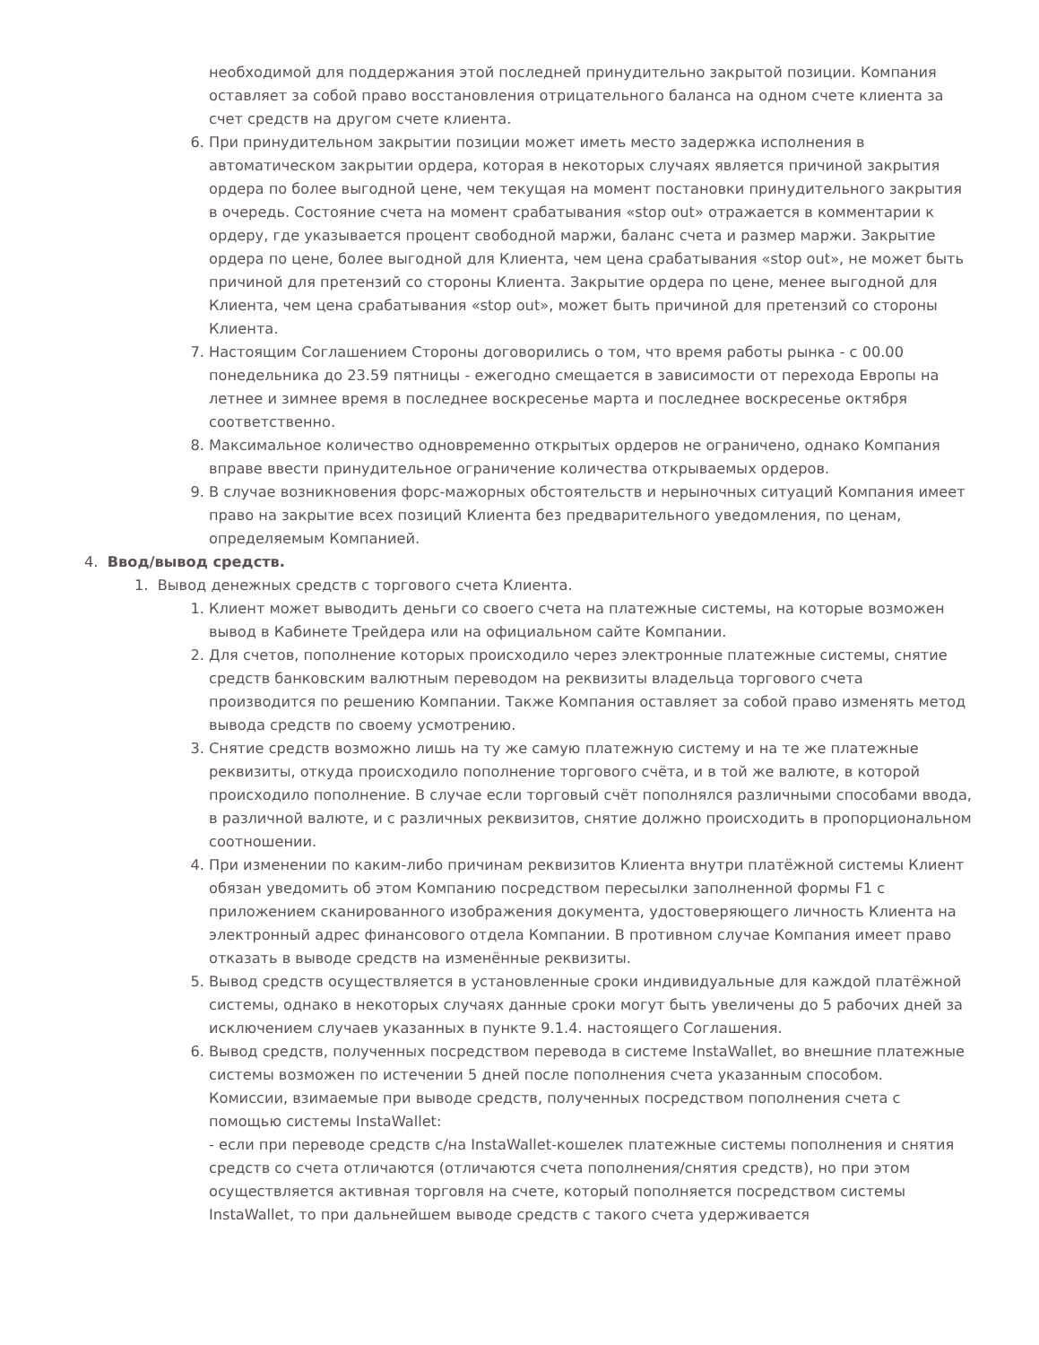необходимой для поддержания этой последней принудительно закрытой позиции. Компания оставляет за собой право восстановления отрицательного баланса на одном счете клиента за счет средств на другом счете клиента.
6. При принудительном закрытии позиции может иметь место задержка исполнения в автоматическом закрытии ордера, которая в некоторых случаях является причиной закрытия ордера по более выгодной цене, чем текущая на момент постановки принудительного закрытия в очередь. Состояние счета на момент срабатывания «stop out» отражается в комментарии к ордеру, где указывается процент свободной маржи, баланс счета и размер маржи. Закрытие ордера по цене, более выгодной для Клиента, чем цена срабатывания «stop out», не может быть причиной для претензий со стороны Клиента. Закрытие ордера по цене, менее выгодной для Клиента, чем цена срабатывания «stop out», может быть причиной для претензий со стороны Клиента.
7. Настоящим Соглашением Стороны договорились о том, что время работы рынка - с 00.00 понедельника до 23.59 пятницы - ежегодно смещается в зависимости от перехода Европы на летнее и зимнее время в последнее воскресенье марта и последнее воскресенье октября соответственно.
8. Максимальное количество одновременно открытых ордеров не ограничено, однако Компания вправе ввести принудительное ограничение количества открываемых ордеров.
9. В случае возникновения форс-мажорных обстоятельств и нерыночных ситуаций Компания имеет право на закрытие всех позиций Клиента без предварительного уведомления, по ценам, определяемым Компанией.
4. Ввод/вывод средств.
1. Вывод денежных средств с торгового счета Клиента.
1. Клиент может выводить деньги со своего счета на платежные системы, на которые возможен вывод в Кабинете Трейдера или на официальном сайте Компании.
2. Для счетов, пополнение которых происходило через электронные платежные системы, снятие средств банковским валютным переводом на реквизиты владельца торгового счета производится по решению Компании. Также Компания оставляет за собой право изменять метод вывода средств по своему усмотрению.
3. Снятие средств возможно лишь на ту же самую платежную систему и на те же платежные реквизиты, откуда происходило пополнение торгового счёта, и в той же валюте, в которой происходило пополнение. В случае если торговый счёт пополнялся различными способами ввода, в различной валюте, и с различных реквизитов, снятие должно происходить в пропорциональном соотношении.
4. При изменении по каким-либо причинам реквизитов Клиента внутри платёжной системы Клиент обязан уведомить об этом Компанию посредством пересылки заполненной формы F1 с приложением сканированного изображения документа, удостоверяющего личность Клиента на электронный адрес финансового отдела Компании. В противном случае Компания имеет право отказать в выводе средств на изменённые реквизиты.
5. Вывод средств осуществляется в установленные сроки индивидуальные для каждой платёжной системы, однако в некоторых случаях данные сроки могут быть увеличены до 5 рабочих дней за исключением случаев указанных в пункте 9.1.4. настоящего Соглашения.
6. Вывод средств, полученных посредством перевода в системе InstaWallet, во внешние платежные системы возможен по истечении 5 дней после пополнения счета указанным способом.
Комиссии, взимаемые при выводе средств, полученных посредством пополнения счета с помощью системы InstaWallet:
- если при переводе средств с/на InstaWallet-кошелек платежные системы пополнения и снятия средств со счета отличаются (отличаются счета пополнения/снятия средств), но при этом осуществляется активная торговля на счете, который пополняется посредством системы InstaWallet, то при дальнейшем выводе средств с такого счета удерживается